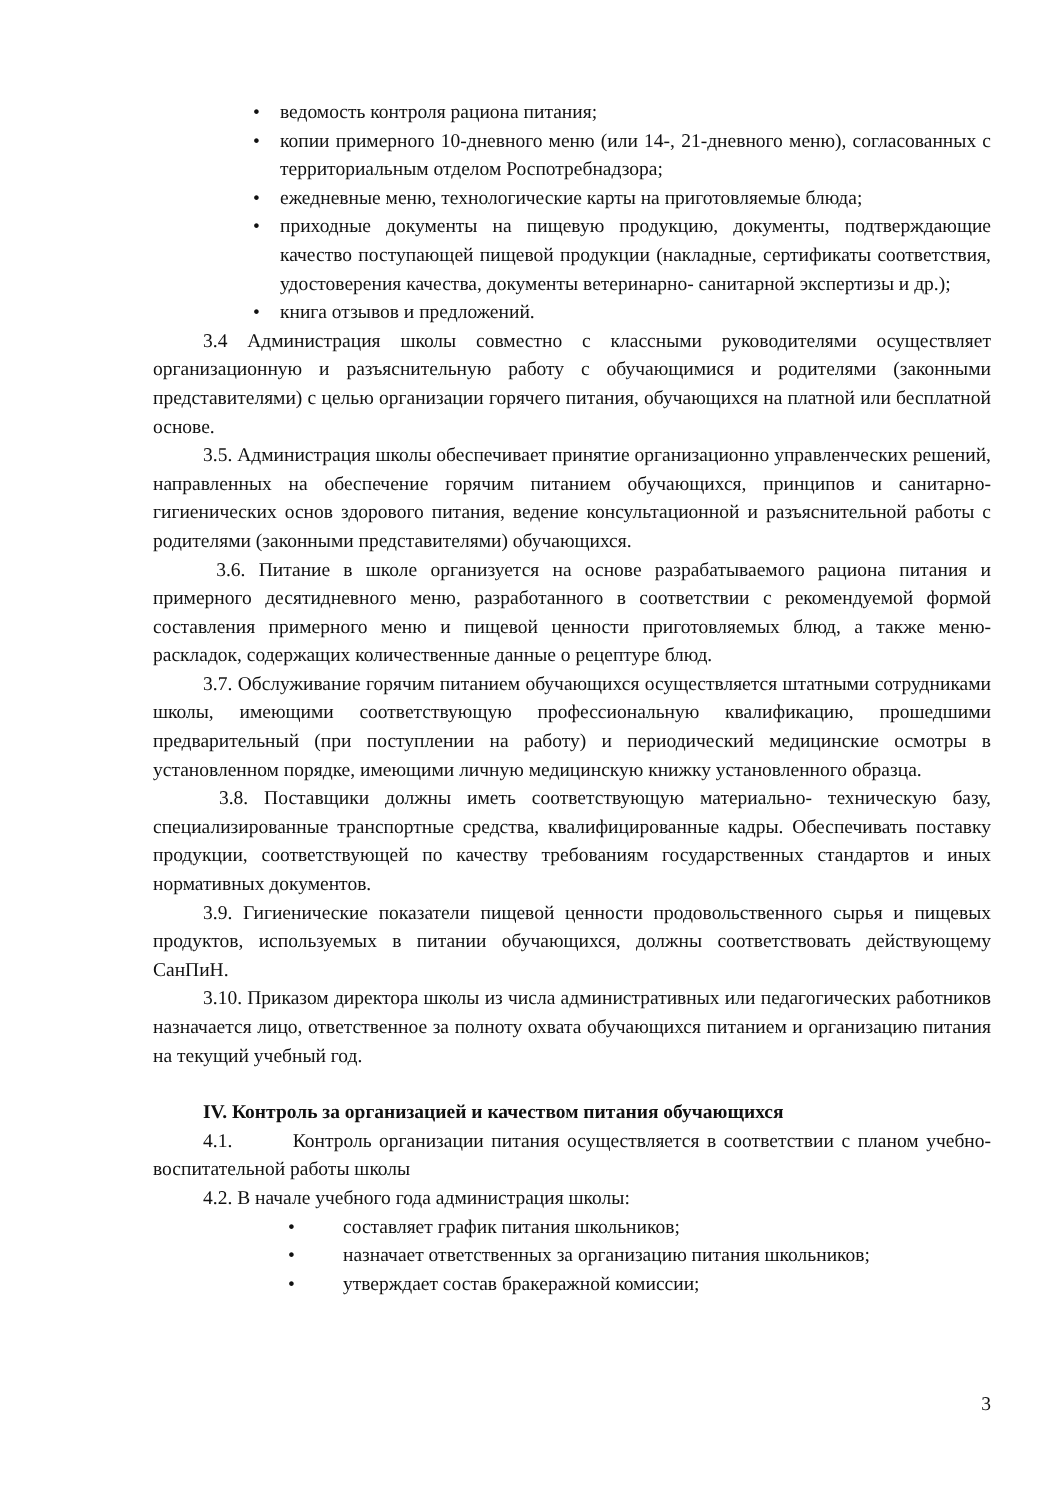• ведомость контроля рациона питания;
• копии примерного 10-дневного меню (или 14-, 21-дневного меню), согласованных с территориальным отделом Роспотребнадзора;
• ежедневные меню, технологические карты на приготовляемые блюда;
• приходные документы на пищевую продукцию, документы, подтверждающие качество поступающей пищевой продукции (накладные, сертификаты соответствия, удостоверения качества, документы ветеринарно- санитарной экспертизы и др.);
• книга отзывов и предложений.
3.4 Администрация школы совместно с классными руководителями осуществляет организационную и разъяснительную работу с обучающимися и родителями (законными представителями) с целью организации горячего питания, обучающихся на платной или бесплатной основе.
3.5. Администрация школы обеспечивает принятие организационно управленческих решений, направленных на обеспечение горячим питанием обучающихся, принципов и санитарно-гигиенических основ здорового питания, ведение консультационной и разъяснительной работы с родителями (законными представителями) обучающихся.
3.6. Питание в школе организуется на основе разрабатываемого рациона питания и примерного десятидневного меню, разработанного в соответствии с рекомендуемой формой составления примерного меню и пищевой ценности приготовляемых блюд, а также меню- раскладок, содержащих количественные данные о рецептуре блюд.
3.7. Обслуживание горячим питанием обучающихся осуществляется штатными сотрудниками школы, имеющими соответствующую профессиональную квалификацию, прошедшими предварительный (при поступлении на работу) и периодический медицинские осмотры в установленном порядке, имеющими личную медицинскую книжку установленного образца.
3.8. Поставщики должны иметь соответствующую материально- техническую базу, специализированные транспортные средства, квалифицированные кадры. Обеспечивать поставку продукции, соответствующей по качеству требованиям государственных стандартов и иных нормативных документов.
3.9. Гигиенические показатели пищевой ценности продовольственного сырья и пищевых продуктов, используемых в питании обучающихся, должны соответствовать действующему СанПиН.
3.10. Приказом директора школы из числа административных или педагогических работников назначается лицо, ответственное за полноту охвата обучающихся питанием и организацию питания на текущий учебный год.
IV. Контроль за организацией и качеством питания обучающихся
4.1. Контроль организации питания осуществляется в соответствии с планом учебно-воспитательной работы школы
4.2. В начале учебного года администрация школы:
• составляет график питания школьников;
• назначает ответственных за организацию питания школьников;
• утверждает состав бракеражной комиссии;
3